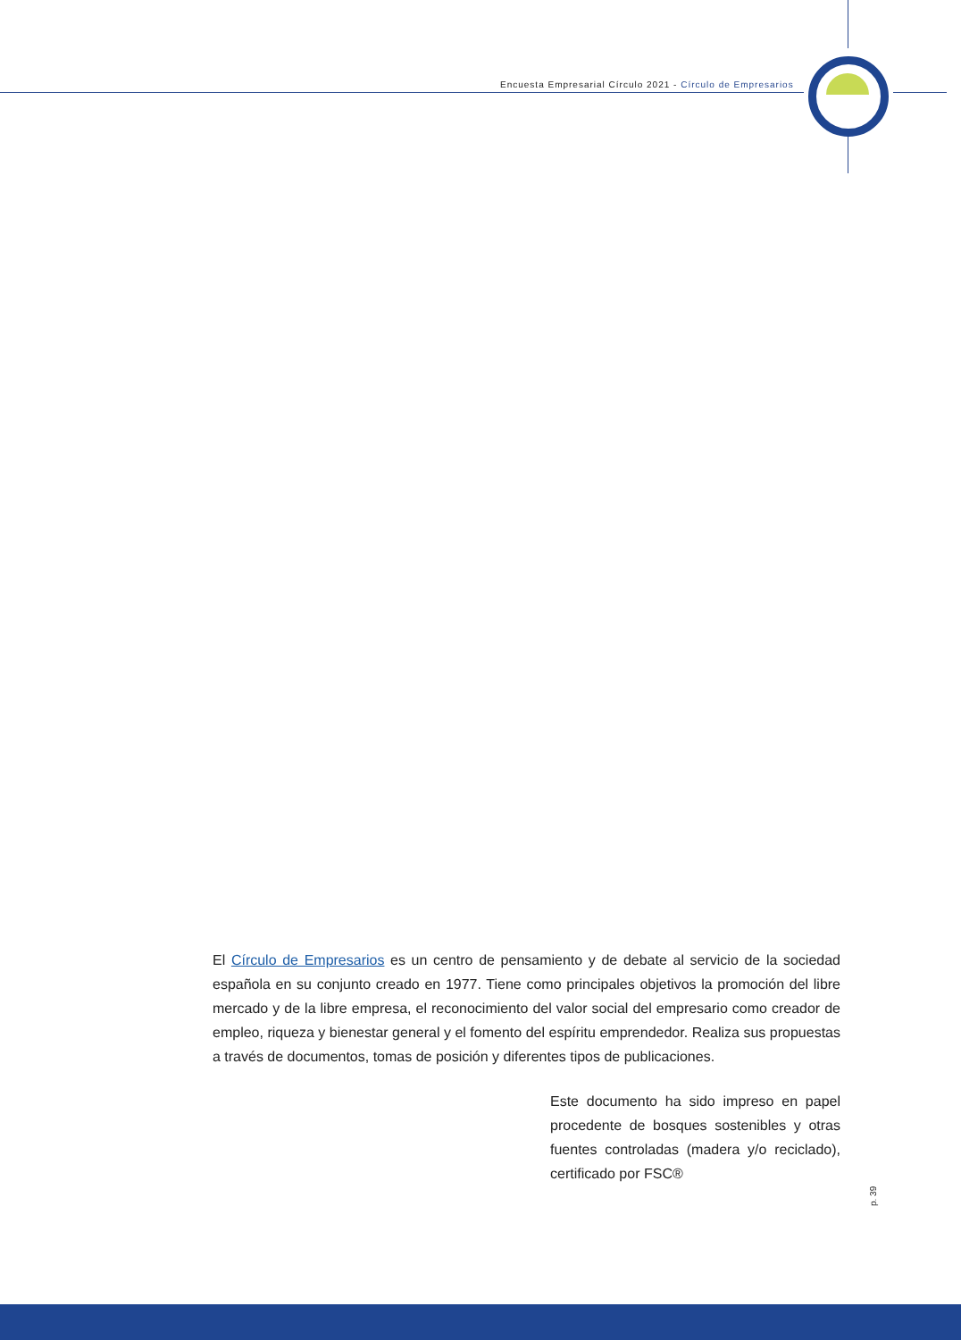Encuesta Empresarial Círculo 2021 - Círculo de Empresarios
El Círculo de Empresarios es un centro de pensamiento y de debate al servicio de la sociedad española en su conjunto creado en 1977. Tiene como principales objetivos la promoción del libre mercado y de la libre empresa, el reconocimiento del valor social del empresario como creador de empleo, riqueza y bienestar general y el fomento del espíritu emprendedor. Realiza sus propuestas a través de documentos, tomas de posición y diferentes tipos de publicaciones.
Este documento ha sido impreso en papel procedente de bosques sostenibles y otras fuentes controladas (madera y/o reciclado), certificado por FSC®
p. 39